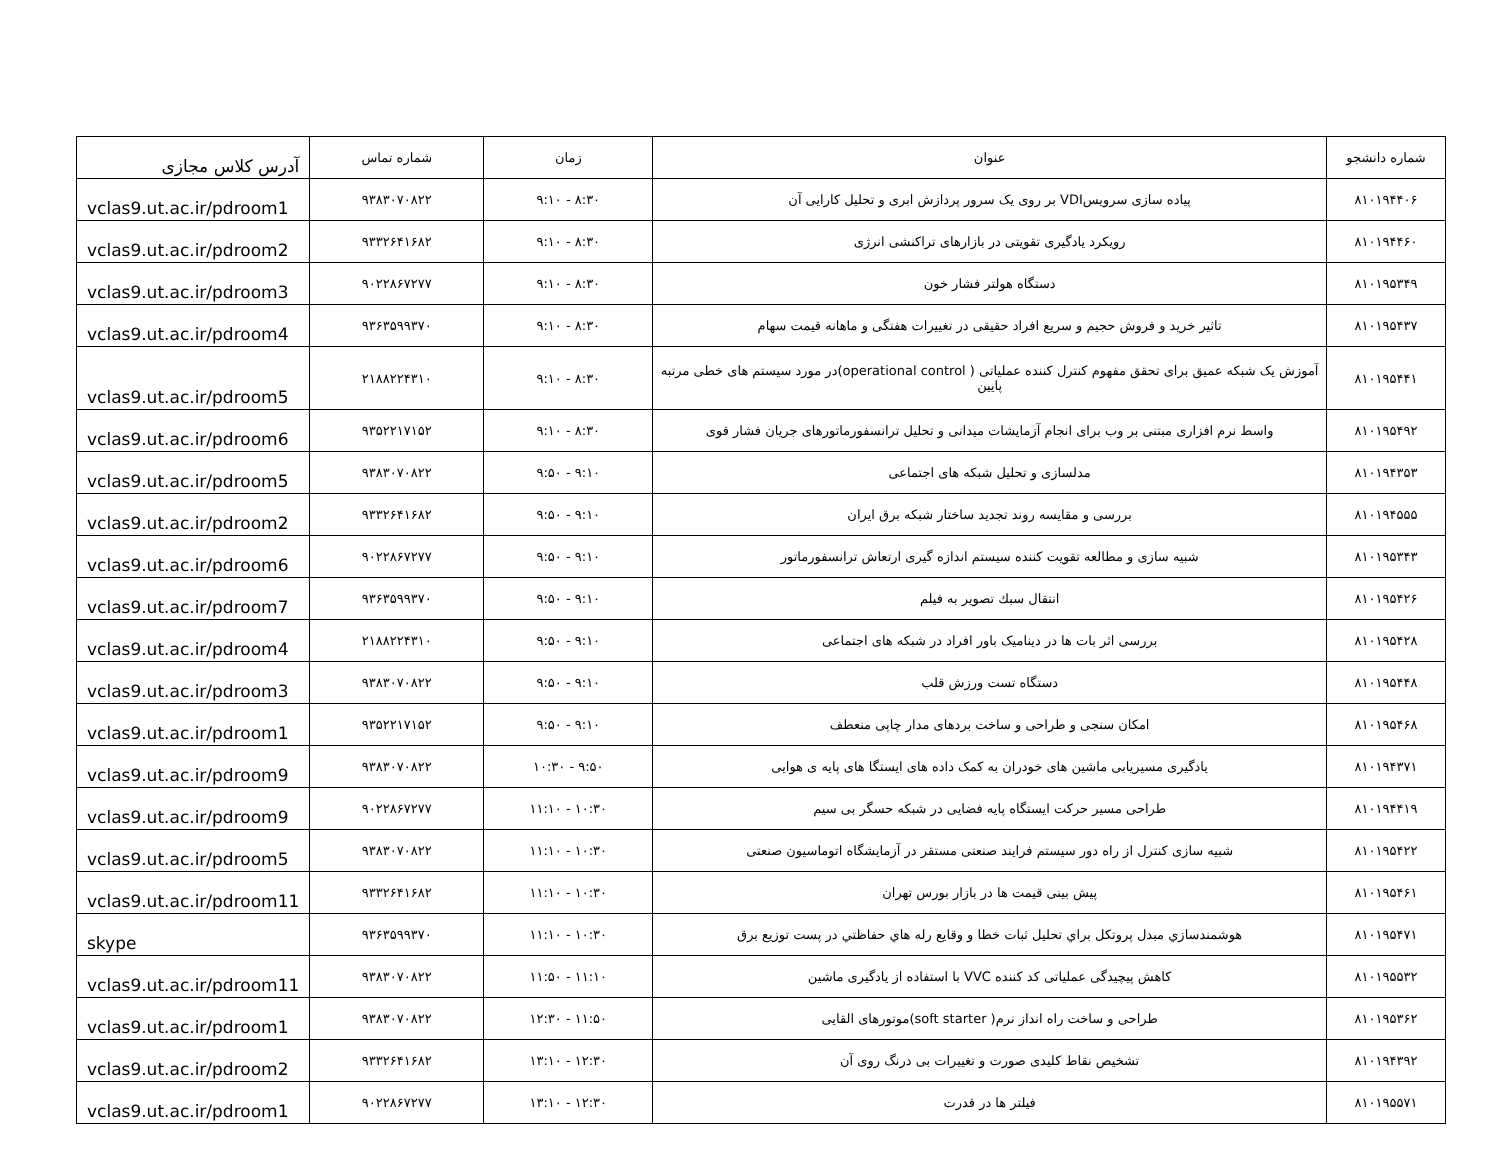| شماره دانشجو | عنوان | زمان | شماره تماس | آدرس کلاس مجازی |
| --- | --- | --- | --- | --- |
| ۸۱۰۱۹۴۴۰۶ | پیاده سازی سرویسVDI بر روی یک سرور پردازش ابری و تحلیل کارایی آن | ۸:۳۰ - ۹:۱۰ | ۹۳۸۳۰۷۰۸۲۲ | vclas9.ut.ac.ir/pdroom1 |
| ۸۱۰۱۹۴۴۶۰ | رویکرد یادگیری تقویتی در بازارهای تراکنشی انرژی | ۸:۳۰ - ۹:۱۰ | ۹۳۳۲۶۴۱۶۸۲ | vclas9.ut.ac.ir/pdroom2 |
| ۸۱۰۱۹۵۳۴۹ | دستگاه هولتر فشار خون | ۸:۳۰ - ۹:۱۰ | ۹۰۲۲۸۶۷۲۷۷ | vclas9.ut.ac.ir/pdroom3 |
| ۸۱۰۱۹۵۴۳۷ | تاثیر خرید و فروش حجیم و سریع افراد حقیقی در تغییرات هفتگی و ماهانه قیمت سهام | ۸:۳۰ - ۹:۱۰ | ۹۳۶۳۵۹۹۳۷۰ | vclas9.ut.ac.ir/pdroom4 |
| ۸۱۰۱۹۵۴۴۱ | آموزش یک شبکه عمیق برای تحقق مفهوم کنترل کننده عملیاتی ( operational control)در مورد سیستم های خطی مرتبه پایین | ۸:۳۰ - ۹:۱۰ | ۲۱۸۸۲۲۴۳۱۰ | vclas9.ut.ac.ir/pdroom5 |
| ۸۱۰۱۹۵۴۹۲ | واسط نرم افزاری مبتنی بر وب برای انجام آزمایشات میدانی و تحلیل ترانسفورماتورهای جریان فشار قوی | ۸:۳۰ - ۹:۱۰ | ۹۳۵۲۲۱۷۱۵۲ | vclas9.ut.ac.ir/pdroom6 |
| ۸۱۰۱۹۴۳۵۳ | مدلسازی و تحلیل شبکه های اجتماعی | ۹:۱۰ - ۹:۵۰ | ۹۳۸۳۰۷۰۸۲۲ | vclas9.ut.ac.ir/pdroom5 |
| ۸۱۰۱۹۴۵۵۵ | بررسی و مقایسه روند تجدید ساختار شبکه برق ایران | ۹:۱۰ - ۹:۵۰ | ۹۳۳۲۶۴۱۶۸۲ | vclas9.ut.ac.ir/pdroom2 |
| ۸۱۰۱۹۵۳۴۳ | شبیه سازی و مطالعه تقویت کننده سیستم اندازه گیری ارتعاش ترانسفورماتور | ۹:۱۰ - ۹:۵۰ | ۹۰۲۲۸۶۷۲۷۷ | vclas9.ut.ac.ir/pdroom6 |
| ۸۱۰۱۹۵۴۲۶ | انتقال سبك تصوير به فيلم | ۹:۱۰ - ۹:۵۰ | ۹۳۶۳۵۹۹۳۷۰ | vclas9.ut.ac.ir/pdroom7 |
| ۸۱۰۱۹۵۴۲۸ | بررسی اثر بات ها در دینامیک باور افراد در شبکه های اجتماعی | ۹:۱۰ - ۹:۵۰ | ۲۱۸۸۲۲۴۳۱۰ | vclas9.ut.ac.ir/pdroom4 |
| ۸۱۰۱۹۵۴۴۸ | دستگاه تست ورزش قلب | ۹:۱۰ - ۹:۵۰ | ۹۳۸۳۰۷۰۸۲۲ | vclas9.ut.ac.ir/pdroom3 |
| ۸۱۰۱۹۵۴۶۸ | امکان سنجی و طراحی و ساخت بردهای مدار چاپی منعطف | ۹:۱۰ - ۹:۵۰ | ۹۳۵۲۲۱۷۱۵۲ | vclas9.ut.ac.ir/pdroom1 |
| ۸۱۰۱۹۴۳۷۱ | یادگیری مسیریابی ماشین های خودران به کمک داده های ایستگا های پایه ی هوایی | ۹:۵۰ - ۱۰:۳۰ | ۹۳۸۳۰۷۰۸۲۲ | vclas9.ut.ac.ir/pdroom9 |
| ۸۱۰۱۹۴۴۱۹ | طراحی مسیر حرکت ایستگاه پایه فضایی در شبکه حسگر بی سیم | ۱۰:۳۰ - ۱۱:۱۰ | ۹۰۲۲۸۶۷۲۷۷ | vclas9.ut.ac.ir/pdroom9 |
| ۸۱۰۱۹۵۴۲۲ | شبیه سازی کنترل از راه دور سیستم فرایند صنعتی مستقر در آزمایشگاه اتوماسیون صنعتی | ۱۰:۳۰ - ۱۱:۱۰ | ۹۳۸۳۰۷۰۸۲۲ | vclas9.ut.ac.ir/pdroom5 |
| ۸۱۰۱۹۵۴۶۱ | پیش بینی قیمت ها در بازار بورس تهران | ۱۰:۳۰ - ۱۱:۱۰ | ۹۳۳۲۶۴۱۶۸۲ | vclas9.ut.ac.ir/pdroom11 |
| ۸۱۰۱۹۵۴۷۱ | هوشمندسازي مبدل پروتكل براي تحليل ثبات خطا و وقايع رله هاي حفاظتي در پست توزيع برق | ۱۰:۳۰ - ۱۱:۱۰ | ۹۳۶۳۵۹۹۳۷۰ | skype |
| ۸۱۰۱۹۵۵۳۲ | کاهش پیچیدگی عملیاتی کد کننده VVC با استفاده از یادگیری ماشین | ۱۱:۱۰ - ۱۱:۵۰ | ۹۳۸۳۰۷۰۸۲۲ | vclas9.ut.ac.ir/pdroom11 |
| ۸۱۰۱۹۵۳۶۲ | طراحی و ساخت راه انداز نرم( soft starter)موتورهای القایی | ۱۱:۵۰ - ۱۲:۳۰ | ۹۳۸۳۰۷۰۸۲۲ | vclas9.ut.ac.ir/pdroom1 |
| ۸۱۰۱۹۴۳۹۲ | تشخیص نقاط کلیدی صورت و تغییرات بی درنگ روی آن | ۱۲:۳۰ - ۱۳:۱۰ | ۹۳۳۲۶۴۱۶۸۲ | vclas9.ut.ac.ir/pdroom2 |
| ۸۱۰۱۹۵۵۷۱ | فیلتر ها در قدرت | ۱۲:۳۰ - ۱۳:۱۰ | ۹۰۲۲۸۶۷۲۷۷ | vclas9.ut.ac.ir/pdroom1 |